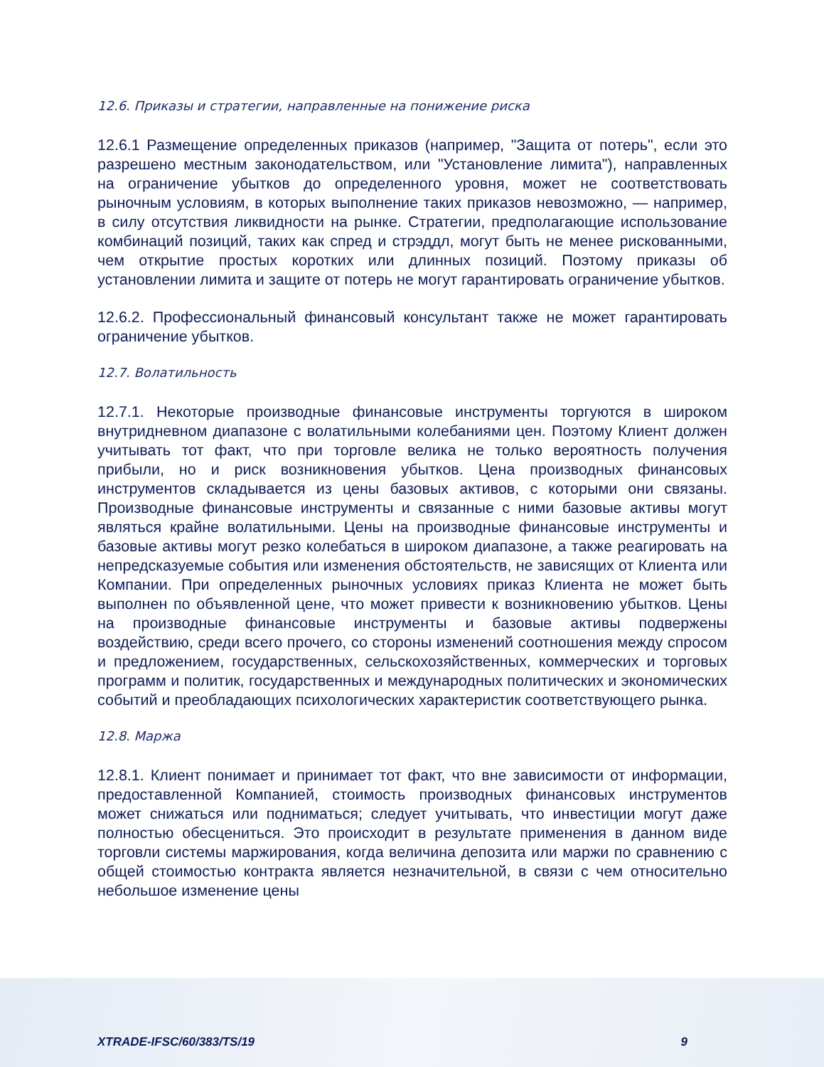12.6. Приказы и стратегии, направленные на понижение риска
12.6.1 Размещение определенных приказов (например, "Защита от потерь", если это разрешено местным законодательством, или "Установление лимита"), направленных на ограничение убытков до определенного уровня, может не соответствовать рыночным условиям, в которых выполнение таких приказов невозможно, — например, в силу отсутствия ликвидности на рынке. Стратегии, предполагающие использование комбинаций позиций, таких как спред и стрэддл, могут быть не менее рискованными, чем открытие простых коротких или длинных позиций. Поэтому приказы об установлении лимита и защите от потерь не могут гарантировать ограничение убытков.
12.6.2. Профессиональный финансовый консультант также не может гарантировать ограничение убытков.
12.7. Волатильность
12.7.1. Некоторые производные финансовые инструменты торгуются в широком внутридневном диапазоне с волатильными колебаниями цен. Поэтому Клиент должен учитывать тот факт, что при торговле велика не только вероятность получения прибыли, но и риск возникновения убытков. Цена производных финансовых инструментов складывается из цены базовых активов, с которыми они связаны. Производные финансовые инструменты и связанные с ними базовые активы могут являться крайне волатильными. Цены на производные финансовые инструменты и базовые активы могут резко колебаться в широком диапазоне, а также реагировать на непредсказуемые события или изменения обстоятельств, не зависящих от Клиента или Компании. При определенных рыночных условиях приказ Клиента не может быть выполнен по объявленной цене, что может привести к возникновению убытков. Цены на производные финансовые инструменты и базовые активы подвержены воздействию, среди всего прочего, со стороны изменений соотношения между спросом и предложением, государственных, сельскохозяйственных, коммерческих и торговых программ и политик, государственных и международных политических и экономических событий и преобладающих психологических характеристик соответствующего рынка.
12.8. Маржа
12.8.1. Клиент понимает и принимает тот факт, что вне зависимости от информации, предоставленной Компанией, стоимость производных финансовых инструментов может снижаться или подниматься; следует учитывать, что инвестиции могут даже полностью обесцениться. Это происходит в результате применения в данном виде торговли системы маржирования, когда величина депозита или маржи по сравнению с общей стоимостью контракта является незначительной, в связи с чем относительно небольшое изменение цены
XTRADE-IFSC/60/383/TS/19 9